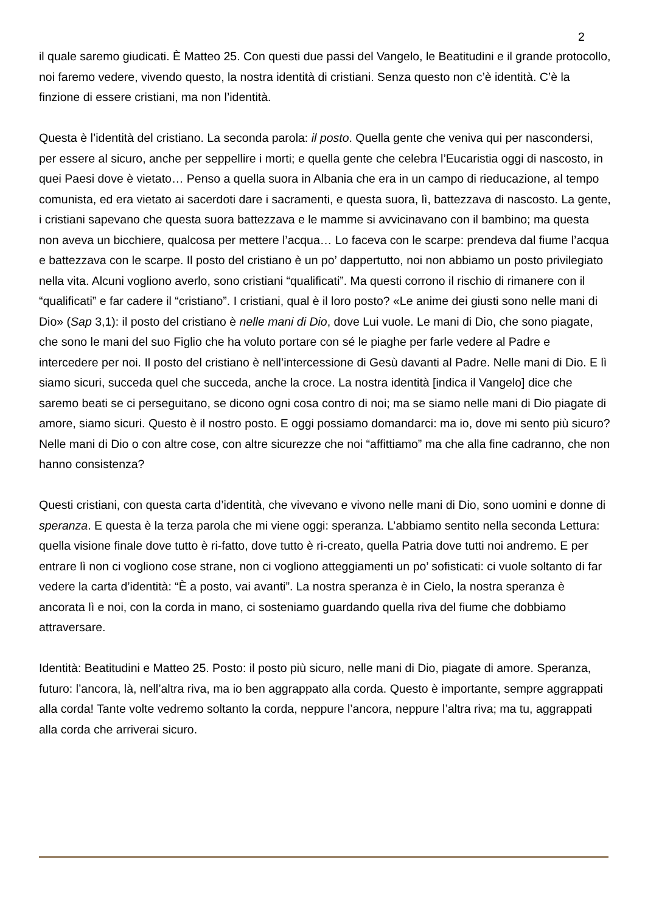2
il quale saremo giudicati. È Matteo 25. Con questi due passi del Vangelo, le Beatitudini e il grande protocollo, noi faremo vedere, vivendo questo, la nostra identità di cristiani. Senza questo non c’è identità. C’è la finzione di essere cristiani, ma non l’identità.
Questa è l’identità del cristiano. La seconda parola: il posto. Quella gente che veniva qui per nascondersi, per essere al sicuro, anche per seppellire i morti; e quella gente che celebra l’Eucaristia oggi di nascosto, in quei Paesi dove è vietato… Penso a quella suora in Albania che era in un campo di rieducazione, al tempo comunista, ed era vietato ai sacerdoti dare i sacramenti, e questa suora, lì, battezzava di nascosto. La gente, i cristiani sapevano che questa suora battezzava e le mamme si avvicinavano con il bambino; ma questa non aveva un bicchiere, qualcosa per mettere l’acqua… Lo faceva con le scarpe: prendeva dal fiume l’acqua e battezzava con le scarpe. Il posto del cristiano è un po’ dappertutto, noi non abbiamo un posto privilegiato nella vita. Alcuni vogliono averlo, sono cristiani “qualificati”. Ma questi corrono il rischio di rimanere con il “qualificati” e far cadere il “cristiano”. I cristiani, qual è il loro posto? «Le anime dei giusti sono nelle mani di Dio» (Sap 3,1): il posto del cristiano è nelle mani di Dio, dove Lui vuole. Le mani di Dio, che sono piagate, che sono le mani del suo Figlio che ha voluto portare con sé le piaghe per farle vedere al Padre e intercedere per noi. Il posto del cristiano è nell’intercessione di Gesù davanti al Padre. Nelle mani di Dio. E lì siamo sicuri, succeda quel che succeda, anche la croce. La nostra identità [indica il Vangelo] dice che saremo beati se ci perseguitano, se dicono ogni cosa contro di noi; ma se siamo nelle mani di Dio piagate di amore, siamo sicuri. Questo è il nostro posto. E oggi possiamo domandarci: ma io, dove mi sento più sicuro? Nelle mani di Dio o con altre cose, con altre sicurezze che noi “affittiamo” ma che alla fine cadranno, che non hanno consistenza?
Questi cristiani, con questa carta d’identità, che vivevano e vivono nelle mani di Dio, sono uomini e donne di speranza. E questa è la terza parola che mi viene oggi: speranza. L’abbiamo sentito nella seconda Lettura: quella visione finale dove tutto è ri-fatto, dove tutto è ri-creato, quella Patria dove tutti noi andremo. E per entrare lì non ci vogliono cose strane, non ci vogliono atteggiamenti un po’ sofisticati: ci vuole soltanto di far vedere la carta d’identità: “È a posto, vai avanti”. La nostra speranza è in Cielo, la nostra speranza è ancorata lì e noi, con la corda in mano, ci sosteniamo guardando quella riva del fiume che dobbiamo attraversare.
Identità: Beatitudini e Matteo 25. Posto: il posto più sicuro, nelle mani di Dio, piagate di amore. Speranza, futuro: l’ancora, là, nell’altra riva, ma io ben aggrappato alla corda. Questo è importante, sempre aggrappati alla corda! Tante volte vedremo soltanto la corda, neppure l’ancora, neppure l’altra riva; ma tu, aggrappati alla corda che arriverai sicuro.